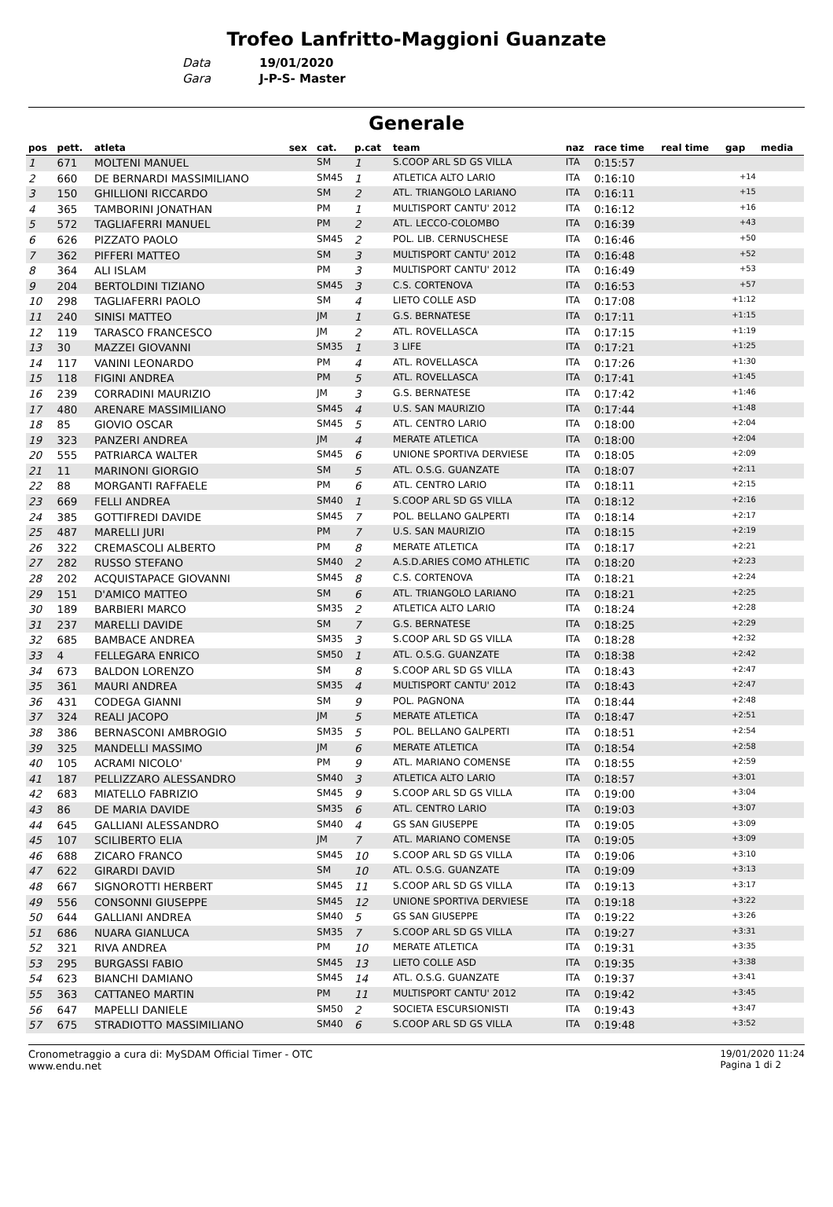Trofeo Lanfritto-Maggioni Guanzate
Data 19/01/2020
Gara J-P-S- Master
Generale
| pos | pett. | atleta | sex | cat. | p.cat | team | naz | race time | real time | gap | media |
| --- | --- | --- | --- | --- | --- | --- | --- | --- | --- | --- | --- |
| 1 | 671 | MOLTENI MANUEL | | SM | 1 | S.COOP ARL SD GS VILLA | ITA | 0:15:57 | | | |
| 2 | 660 | DE BERNARDI MASSIMILIANO | | SM45 | 1 | ATLETICA ALTO LARIO | ITA | 0:16:10 | | +14 | |
| 3 | 150 | GHILLIONI RICCARDO | | SM | 2 | ATL. TRIANGOLO LARIANO | ITA | 0:16:11 | | +15 | |
| 4 | 365 | TAMBORINI JONATHAN | | PM | 1 | MULTISPORT CANTU' 2012 | ITA | 0:16:12 | | +16 | |
| 5 | 572 | TAGLIAFERRI MANUEL | | PM | 2 | ATL. LECCO-COLOMBO | ITA | 0:16:39 | | +43 | |
| 6 | 626 | PIZZATO PAOLO | | SM45 | 2 | POL. LIB. CERNUSCHESE | ITA | 0:16:46 | | +50 | |
| 7 | 362 | PIFFERI MATTEO | | SM | 3 | MULTISPORT CANTU' 2012 | ITA | 0:16:48 | | +52 | |
| 8 | 364 | ALI ISLAM | | PM | 3 | MULTISPORT CANTU' 2012 | ITA | 0:16:49 | | +53 | |
| 9 | 204 | BERTOLDINI TIZIANO | | SM45 | 3 | C.S. CORTENOVA | ITA | 0:16:53 | | +57 | |
| 10 | 298 | TAGLIAFERRI PAOLO | | SM | 4 | LIETO COLLE ASD | ITA | 0:17:08 | | +1:12 | |
| 11 | 240 | SINISI MATTEO | | JM | 1 | G.S. BERNATESE | ITA | 0:17:11 | | +1:15 | |
| 12 | 119 | TARASCO FRANCESCO | | JM | 2 | ATL. ROVELLASCA | ITA | 0:17:15 | | +1:19 | |
| 13 | 30 | MAZZEI GIOVANNI | | SM35 | 1 | 3 LIFE | ITA | 0:17:21 | | +1:25 | |
| 14 | 117 | VANINI LEONARDO | | PM | 4 | ATL. ROVELLASCA | ITA | 0:17:26 | | +1:30 | |
| 15 | 118 | FIGINI ANDREA | | PM | 5 | ATL. ROVELLASCA | ITA | 0:17:41 | | +1:45 | |
| 16 | 239 | CORRADINI MAURIZIO | | JM | 3 | G.S. BERNATESE | ITA | 0:17:42 | | +1:46 | |
| 17 | 480 | ARENARE MASSIMILIANO | | SM45 | 4 | U.S. SAN MAURIZIO | ITA | 0:17:44 | | +1:48 | |
| 18 | 85 | GIOVIO OSCAR | | SM45 | 5 | ATL. CENTRO LARIO | ITA | 0:18:00 | | +2:04 | |
| 19 | 323 | PANZERI ANDREA | | JM | 4 | MERATE ATLETICA | ITA | 0:18:00 | | +2:04 | |
| 20 | 555 | PATRIARCA WALTER | | SM45 | 6 | UNIONE SPORTIVA DERVIESE | ITA | 0:18:05 | | +2:09 | |
| 21 | 11 | MARINONI GIORGIO | | SM | 5 | ATL. O.S.G. GUANZATE | ITA | 0:18:07 | | +2:11 | |
| 22 | 88 | MORGANTI RAFFAELE | | PM | 6 | ATL. CENTRO LARIO | ITA | 0:18:11 | | +2:15 | |
| 23 | 669 | FELLI ANDREA | | SM40 | 1 | S.COOP ARL SD GS VILLA | ITA | 0:18:12 | | +2:16 | |
| 24 | 385 | GOTTIFREDI DAVIDE | | SM45 | 7 | POL. BELLANO GALPERTI | ITA | 0:18:14 | | +2:17 | |
| 25 | 487 | MARELLI JURI | | PM | 7 | U.S. SAN MAURIZIO | ITA | 0:18:15 | | +2:19 | |
| 26 | 322 | CREMASCOLI ALBERTO | | PM | 8 | MERATE ATLETICA | ITA | 0:18:17 | | +2:21 | |
| 27 | 282 | RUSSO STEFANO | | SM40 | 2 | A.S.D.ARIES COMO ATHLETIC | ITA | 0:18:20 | | +2:23 | |
| 28 | 202 | ACQUISTAPACE GIOVANNI | | SM45 | 8 | C.S. CORTENOVA | ITA | 0:18:21 | | +2:24 | |
| 29 | 151 | D'AMICO MATTEO | | SM | 6 | ATL. TRIANGOLO LARIANO | ITA | 0:18:21 | | +2:25 | |
| 30 | 189 | BARBIERI MARCO | | SM35 | 2 | ATLETICA ALTO LARIO | ITA | 0:18:24 | | +2:28 | |
| 31 | 237 | MARELLI DAVIDE | | SM | 7 | G.S. BERNATESE | ITA | 0:18:25 | | +2:29 | |
| 32 | 685 | BAMBACE ANDREA | | SM35 | 3 | S.COOP ARL SD GS VILLA | ITA | 0:18:28 | | +2:32 | |
| 33 | 4 | FELLEGARA ENRICO | | SM50 | 1 | ATL. O.S.G. GUANZATE | ITA | 0:18:38 | | +2:42 | |
| 34 | 673 | BALDON LORENZO | | SM | 8 | S.COOP ARL SD GS VILLA | ITA | 0:18:43 | | +2:47 | |
| 35 | 361 | MAURI ANDREA | | SM35 | 4 | MULTISPORT CANTU' 2012 | ITA | 0:18:43 | | +2:47 | |
| 36 | 431 | CODEGA GIANNI | | SM | 9 | POL. PAGNONA | ITA | 0:18:44 | | +2:48 | |
| 37 | 324 | REALI JACOPO | | JM | 5 | MERATE ATLETICA | ITA | 0:18:47 | | +2:51 | |
| 38 | 386 | BERNASCONI AMBROGIO | | SM35 | 5 | POL. BELLANO GALPERTI | ITA | 0:18:51 | | +2:54 | |
| 39 | 325 | MANDELLI MASSIMO | | JM | 6 | MERATE ATLETICA | ITA | 0:18:54 | | +2:58 | |
| 40 | 105 | ACRAMI NICOLO' | | PM | 9 | ATL. MARIANO COMENSE | ITA | 0:18:55 | | +2:59 | |
| 41 | 187 | PELLIZZARO ALESSANDRO | | SM40 | 3 | ATLETICA ALTO LARIO | ITA | 0:18:57 | | +3:01 | |
| 42 | 683 | MIATELLO FABRIZIO | | SM45 | 9 | S.COOP ARL SD GS VILLA | ITA | 0:19:00 | | +3:04 | |
| 43 | 86 | DE MARIA DAVIDE | | SM35 | 6 | ATL. CENTRO LARIO | ITA | 0:19:03 | | +3:07 | |
| 44 | 645 | GALLIANI ALESSANDRO | | SM40 | 4 | GS SAN GIUSEPPE | ITA | 0:19:05 | | +3:09 | |
| 45 | 107 | SCILIBERTO ELIA | | JM | 7 | ATL. MARIANO COMENSE | ITA | 0:19:05 | | +3:09 | |
| 46 | 688 | ZICARO FRANCO | | SM45 | 10 | S.COOP ARL SD GS VILLA | ITA | 0:19:06 | | +3:10 | |
| 47 | 622 | GIRARDI DAVID | | SM | 10 | ATL. O.S.G. GUANZATE | ITA | 0:19:09 | | +3:13 | |
| 48 | 667 | SIGNOROTTI HERBERT | | SM45 | 11 | S.COOP ARL SD GS VILLA | ITA | 0:19:13 | | +3:17 | |
| 49 | 556 | CONSONNI GIUSEPPE | | SM45 | 12 | UNIONE SPORTIVA DERVIESE | ITA | 0:19:18 | | +3:22 | |
| 50 | 644 | GALLIANI ANDREA | | SM40 | 5 | GS SAN GIUSEPPE | ITA | 0:19:22 | | +3:26 | |
| 51 | 686 | NUARA GIANLUCA | | SM35 | 7 | S.COOP ARL SD GS VILLA | ITA | 0:19:27 | | +3:31 | |
| 52 | 321 | RIVA ANDREA | | PM | 10 | MERATE ATLETICA | ITA | 0:19:31 | | +3:35 | |
| 53 | 295 | BURGASSI FABIO | | SM45 | 13 | LIETO COLLE ASD | ITA | 0:19:35 | | +3:38 | |
| 54 | 623 | BIANCHI DAMIANO | | SM45 | 14 | ATL. O.S.G. GUANZATE | ITA | 0:19:37 | | +3:41 | |
| 55 | 363 | CATTANEO MARTIN | | PM | 11 | MULTISPORT CANTU' 2012 | ITA | 0:19:42 | | +3:45 | |
| 56 | 647 | MAPELLI DANIELE | | SM50 | 2 | SOCIETA ESCURSIONISTI | ITA | 0:19:43 | | +3:47 | |
| 57 | 675 | STRADIOTTO MASSIMILIANO | | SM40 | 6 | S.COOP ARL SD GS VILLA | ITA | 0:19:48 | | +3:52 | |
Cronometraggio a cura di: MySDAM Official Timer - OTC
www.endu.net
19/01/2020 11:24
Pagina 1 di 2